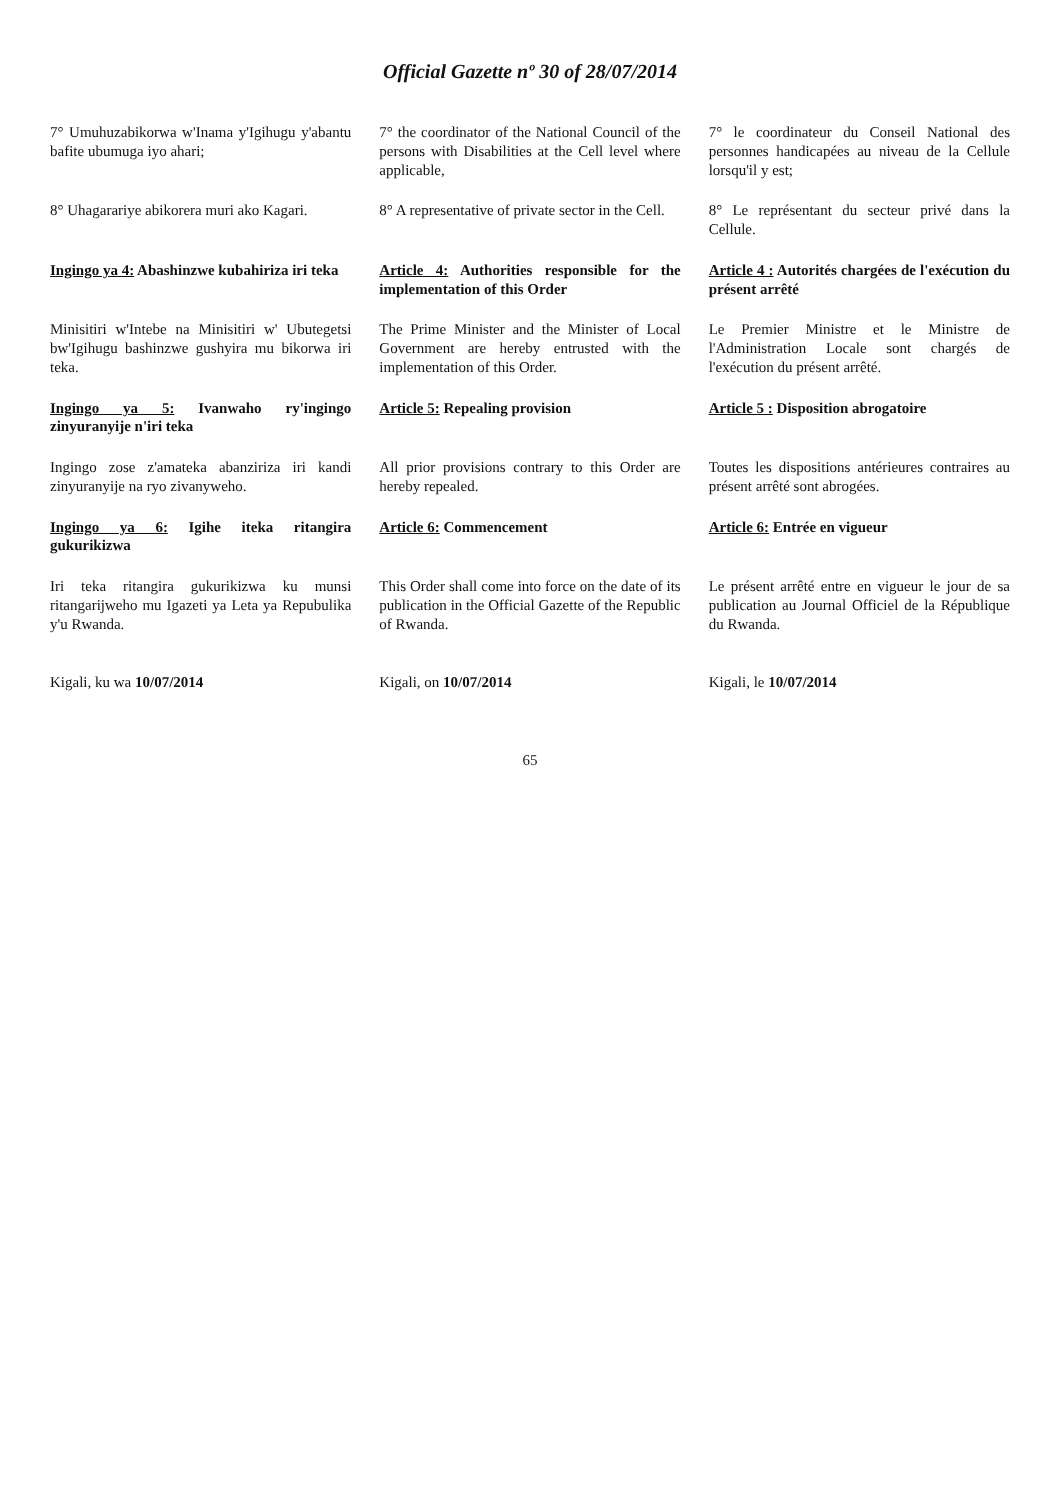Official Gazette nº 30 of 28/07/2014
7° Umuhuzabikorwa w'Inama y'Igihugu y'abantu bafite ubumuga iyo ahari;
7° the coordinator of the National Council of the persons with Disabilities at the Cell level where applicable,
7° le coordinateur du Conseil National des personnes handicapées au niveau de la Cellule lorsqu'il y est;
8° Uhagarariye abikorera muri ako Kagari.
8° A representative of private sector in the Cell.
8° Le représentant du secteur privé dans la Cellule.
Ingingo ya 4: Abashinzwe kubahiriza iri teka
Article 4: Authorities responsible for the implementation of this Order
Article 4 : Autorités chargées de l'exécution du présent arrêté
Minisitiri w'Intebe na Minisitiri w' Ubutegetsi bw'Igihugu bashinzwe gushyira mu bikorwa iri teka.
The Prime Minister and the Minister of Local Government are hereby entrusted with the implementation of this Order.
Le Premier Ministre et le Ministre de l'Administration Locale sont chargés de l'exécution du présent arrêté.
Ingingo ya 5: Ivanwaho ry'ingingo zinyuranyije n'iri teka
Article 5: Repealing provision
Article 5 : Disposition abrogatoire
Ingingo zose z'amateka abanziriza iri kandi zinyuranyije na ryo zivanyweho.
All prior provisions contrary to this Order are hereby repealed.
Toutes les dispositions antérieures contraires au présent arrêté sont abrogées.
Ingingo ya 6: Igihe iteka ritangira gukurikizwa
Article 6: Commencement
Article 6: Entrée en vigueur
Iri teka ritangira gukurikizwa ku munsi ritangarijweho mu Igazeti ya Leta ya Repubulika y'u Rwanda.
This Order shall come into force on the date of its publication in the Official Gazette of the Republic of Rwanda.
Le présent arrêté entre en vigueur le jour de sa publication au Journal Officiel de la République du Rwanda.
Kigali, ku wa 10/07/2014
Kigali, on 10/07/2014
Kigali, le 10/07/2014
65